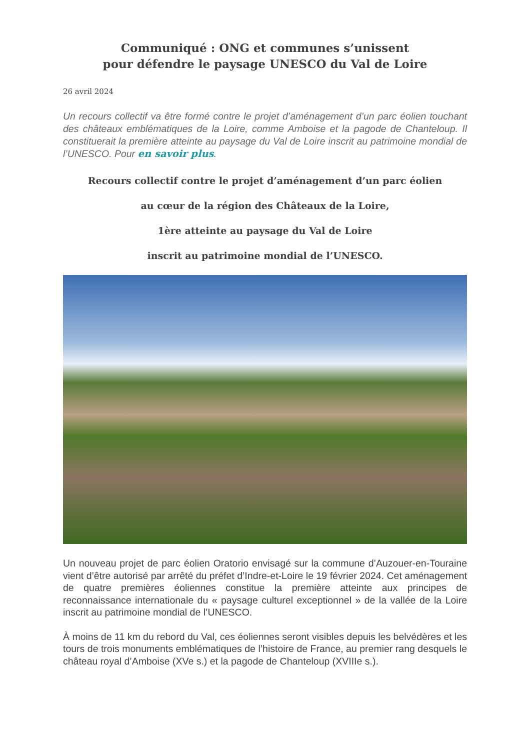Communiqué : ONG et communes s’unissent
pour défendre le paysage UNESCO du Val de Loire
26 avril 2024
Un recours collectif va être formé contre le projet d’aménagement d’un parc éolien touchant des châteaux emblématiques de la Loire, comme Amboise et la pagode de Chanteloup. Il constituerait la première atteinte au paysage du Val de Loire inscrit au patrimoine mondial de l’UNESCO. Pour en savoir plus.
Recours collectif contre le projet d’aménagement d’un parc éolien
au cœur de la région des Châteaux de la Loire,
1ère atteinte au paysage du Val de Loire
inscrit au patrimoine mondial de l’UNESCO.
Un nouveau projet de parc éolien Oratorio envisagé sur la commune d’Auzouer-en-Touraine vient d’être autorisé par arrêté du préfet d’Indre-et-Loire le 19 février 2024. Cet aménagement de quatre premières éoliennes constitue la première atteinte aux principes de reconnaissance internationale du « paysage culturel exceptionnel » de la vallée de la Loire inscrit au patrimoine mondial de l’UNESCO.
À moins de 11 km du rebord du Val, ces éoliennes seront visibles depuis les belvédères et les tours de trois monuments emblématiques de l’histoire de France, au premier rang desquels le château royal d’Amboise (XVe s.) et la pagode de Chanteloup (XVIIIe s.).